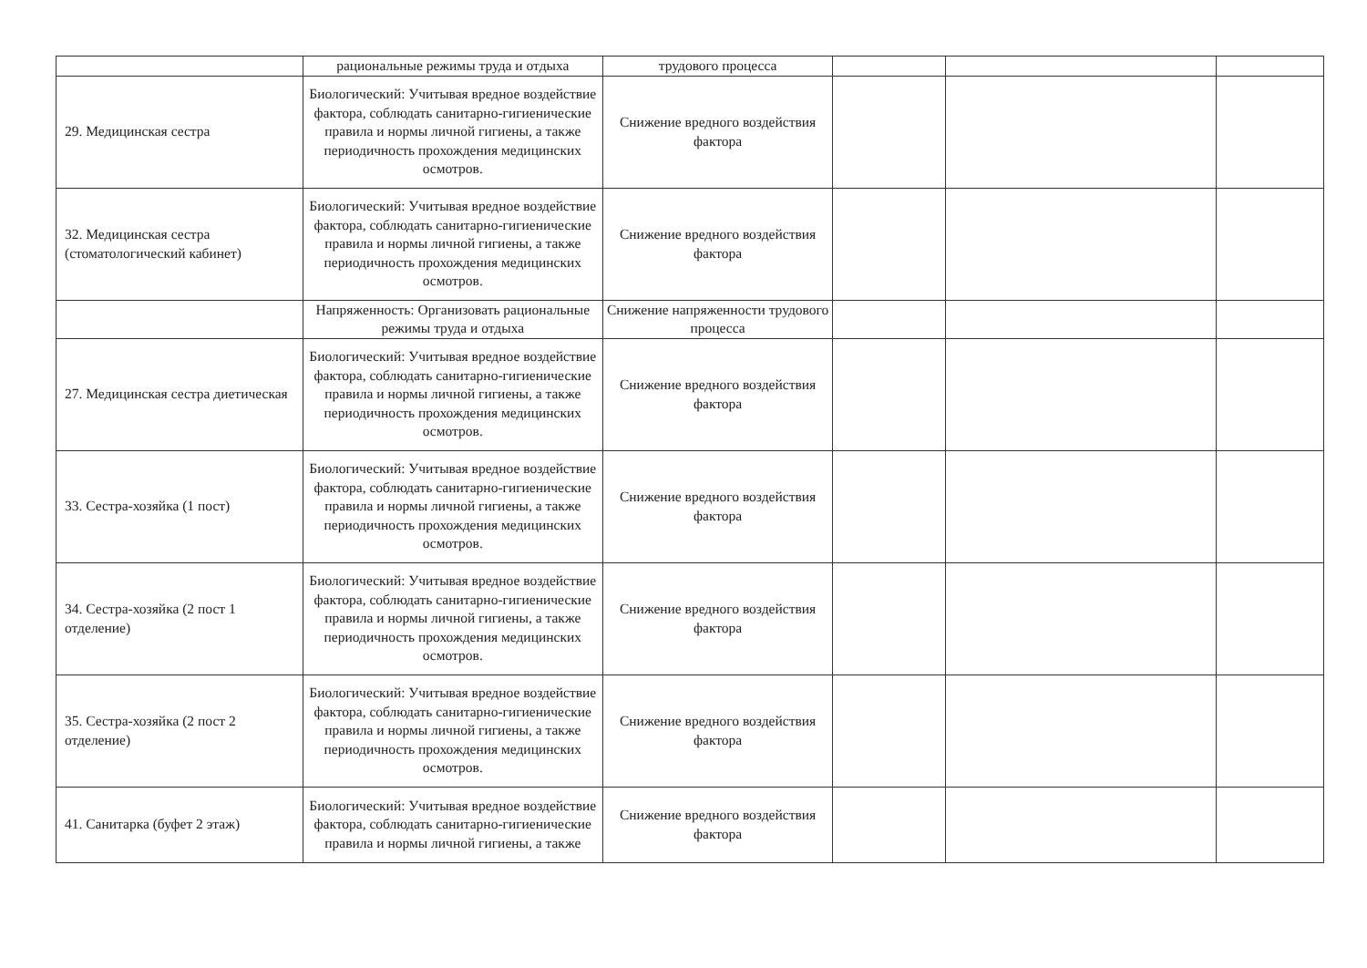| | рациональные режимы труда и отдыха | трудового процесса | | | |
| 29. Медицинская сестра | Биологический: Учитывая вредное воздействие фактора, соблюдать санитарно-гигиенические правила и нормы личной гигиены, а также периодичность прохождения медицинских осмотров. | Снижение вредного воздействия фактора | | | |
| 32. Медицинская сестра (стоматологический кабинет) | Биологический: Учитывая вредное воздействие фактора, соблюдать санитарно-гигиенические правила и нормы личной гигиены, а также периодичность прохождения медицинских осмотров. | Снижение вредного воздействия фактора | | | |
| | Напряженность: Организовать рациональные режимы труда и отдыха | Снижение напряженности трудового процесса | | | |
| 27. Медицинская сестра диетическая | Биологический: Учитывая вредное воздействие фактора, соблюдать санитарно-гигиенические правила и нормы личной гигиены, а также периодичность прохождения медицинских осмотров. | Снижение вредного воздействия фактора | | | |
| 33. Сестра-хозяйка (1 пост) | Биологический: Учитывая вредное воздействие фактора, соблюдать санитарно-гигиенические правила и нормы личной гигиены, а также периодичность прохождения медицинских осмотров. | Снижение вредного воздействия фактора | | | |
| 34. Сестра-хозяйка (2 пост 1 отделение) | Биологический: Учитывая вредное воздействие фактора, соблюдать санитарно-гигиенические правила и нормы личной гигиены, а также периодичность прохождения медицинских осмотров. | Снижение вредного воздействия фактора | | | |
| 35. Сестра-хозяйка (2 пост 2 отделение) | Биологический: Учитывая вредное воздействие фактора, соблюдать санитарно-гигиенические правила и нормы личной гигиены, а также периодичность прохождения медицинских осмотров. | Снижение вредного воздействия фактора | | | |
| 41. Санитарка (буфет 2 этаж) | Биологический: Учитывая вредное воздействие фактора, соблюдать санитарно-гигиенические правила и нормы личной гигиены, а также | Снижение вредного воздействия фактора | | | |